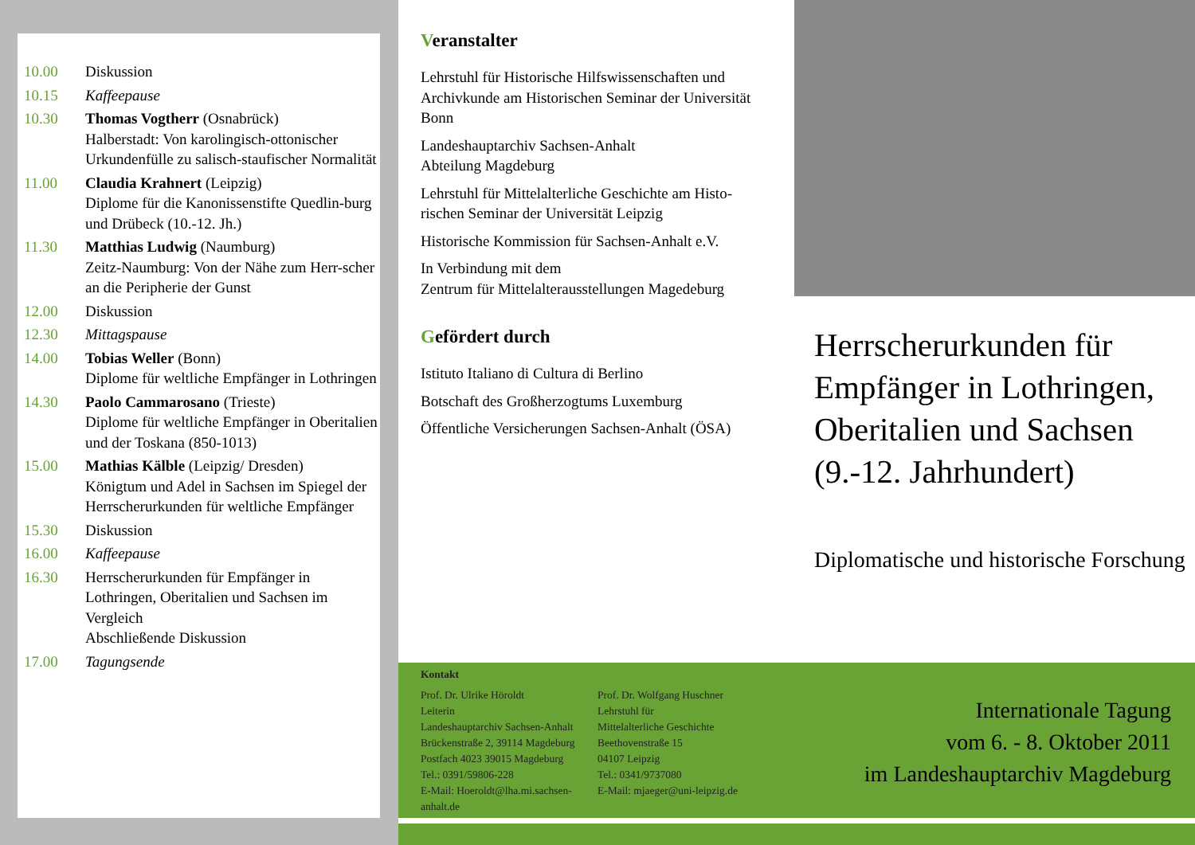10.00 Diskussion
10.15 Kaffeepause
10.30 Thomas Vogtherr (Osnabrück)
Halberstadt: Von karolingisch-ottonischer Urkundenfülle zu salisch-staufischer Normalität
11.00 Claudia Krahnert (Leipzig)
Diplome für die Kanonissenstifte Quedlin-burg und Drübeck (10.-12. Jh.)
11.30 Matthias Ludwig (Naumburg)
Zeitz-Naumburg: Von der Nähe zum Herr-scher an die Peripherie der Gunst
12.00 Diskussion
12.30 Mittagspause
14.00 Tobias Weller (Bonn)
Diplome für weltliche Empfänger in Lothringen
14.30 Paolo Cammarosano (Trieste)
Diplome für weltliche Empfänger in Oberitalien und der Toskana (850-1013)
15.00 Mathias Kälble (Leipzig/ Dresden)
Königtum und Adel in Sachsen im Spiegel der Herrscherurkunden für weltliche Empfänger
15.30 Diskussion
16.00 Kaffeepause
16.30 Herrscherurkunden für Empfänger in Lothringen, Oberitalien und Sachsen im Vergleich
Abschließende Diskussion
17.00 Tagungsende
Veranstalter
Lehrstuhl für Historische Hilfswissenschaften und Archivkunde am Historischen Seminar der Universität Bonn
Landeshauptarchiv Sachsen-Anhalt
Abteilung Magdeburg
Lehrstuhl für Mittelalterliche Geschichte am Histo-rischen Seminar der Universität Leipzig
Historische Kommission für Sachsen-Anhalt e.V.
In Verbindung mit dem
Zentrum für Mittelalterausstellungen Magedeburg
Gefördert durch
Istituto Italiano di Cultura di Berlino
Botschaft des Großherzogtums Luxemburg
Öffentliche Versicherungen Sachsen-Anhalt (ÖSA)
Kontakt
Prof. Dr. Ulrike Höroldt
Leiterin
Landeshauptarchiv Sachsen-Anhalt
Brückenstraße 2, 39114 Magdeburg
Postfach 4023 39015 Magdeburg
Tel.: 0391/59806-228
E-Mail: Hoeroldt@lha.mi.sachsen-anhalt.de
Prof. Dr. Wolfgang Huschner
Lehrstuhl für
Mittelalterliche Geschichte
Beethovenstraße 15
04107 Leipzig
Tel.: 0341/9737080
E-Mail: mjaeger@uni-leipzig.de
Herrscherurkunden für Empfänger in Lothringen, Oberitalien und Sachsen (9.-12. Jahrhundert)
Diplomatische und historische Forschung
Internationale Tagung
vom 6. - 8. Oktober 2011
im Landeshauptarchiv Magdeburg